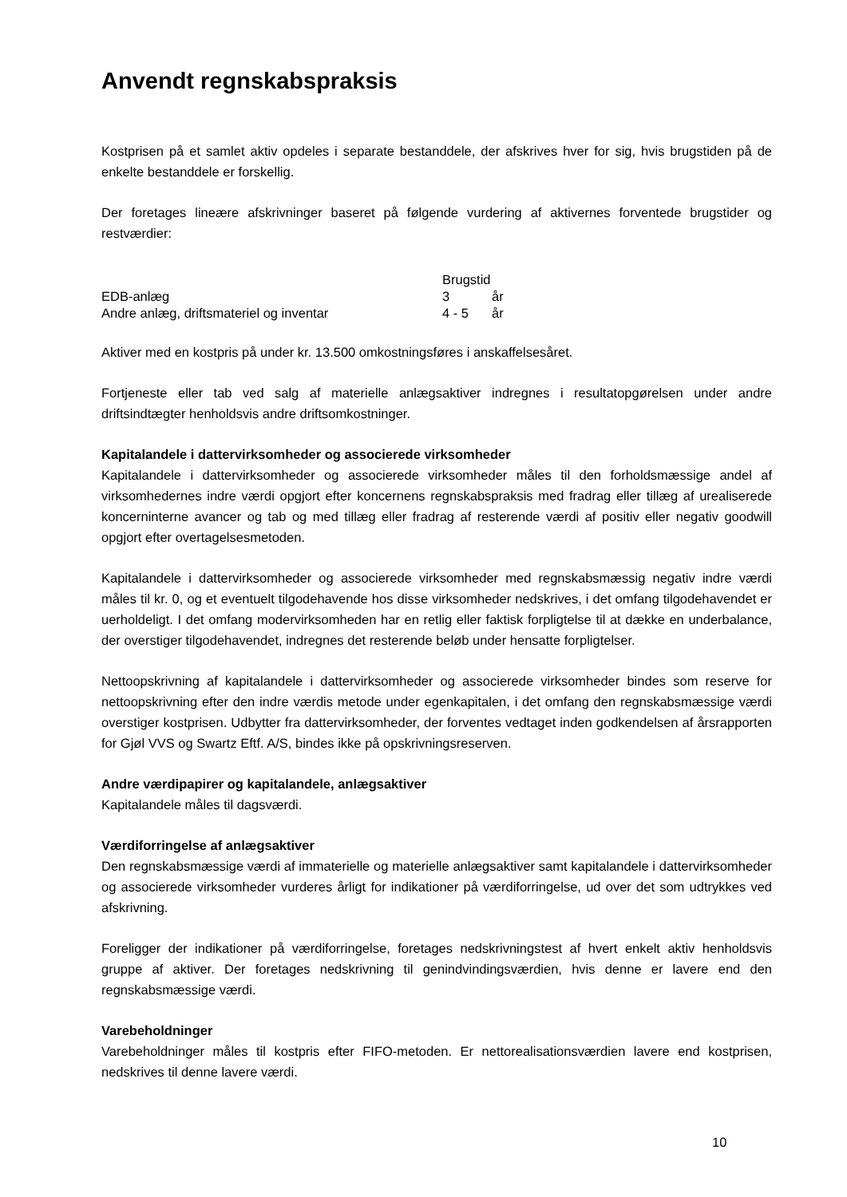Anvendt regnskabspraksis
Kostprisen på et samlet aktiv opdeles i separate bestanddele, der afskrives hver for sig, hvis brugstiden på de enkelte bestanddele er forskellig.
Der foretages lineære afskrivninger baseret på følgende vurdering af aktivernes forventede brugstider og restværdier:
| | Brugstid | |
| EDB-anlæg | 3 | år |
| Andre anlæg, driftsmateriel og inventar | 4 - 5 | år |
Aktiver med en kostpris på under kr. 13.500 omkostningsføres i anskaffelsesåret.
Fortjeneste eller tab ved salg af materielle anlægsaktiver indregnes i resultatopgørelsen under andre driftsindtægter henholdsvis andre driftsomkostninger.
Kapitalandele i dattervirksomheder og associerede virksomheder
Kapitalandele i dattervirksomheder og associerede virksomheder måles til den forholdsmæssige andel af virksomhedernes indre værdi opgjort efter koncernens regnskabspraksis med fradrag eller tillæg af urealiserede koncerninterne avancer og tab og med tillæg eller fradrag af resterende værdi af positiv eller negativ goodwill opgjort efter overtagelsesmetoden.
Kapitalandele i dattervirksomheder og associerede virksomheder med regnskabsmæssig negativ indre værdi måles til kr. 0, og et eventuelt tilgodehavende hos disse virksomheder nedskrives, i det omfang tilgodehavendet er uerholdeligt. I det omfang modervirksomheden har en retlig eller faktisk forpligtelse til at dække en underbalance, der overstiger tilgodehavendet, indregnes det resterende beløb under hensatte forpligtelser.
Nettoopskrivning af kapitalandele i dattervirksomheder og associerede virksomheder bindes som reserve for nettoopskrivning efter den indre værdis metode under egenkapitalen, i det omfang den regnskabsmæssige værdi overstiger kostprisen. Udbytter fra dattervirksomheder, der forventes vedtaget inden godkendelsen af årsrapporten for Gjøl VVS og Swartz Eftf. A/S, bindes ikke på opskrivningsreserven.
Andre værdipapirer og kapitalandele, anlægsaktiver
Kapitalandele måles til dagsværdi.
Værdiforringelse af anlægsaktiver
Den regnskabsmæssige værdi af immaterielle og materielle anlægsaktiver samt kapitalandele i dattervirksomheder og associerede virksomheder vurderes årligt for indikationer på værdiforringelse, ud over det som udtrykkes ved afskrivning.
Foreligger der indikationer på værdiforringelse, foretages nedskrivningstest af hvert enkelt aktiv henholdsvis gruppe af aktiver. Der foretages nedskrivning til genindvindingsværdien, hvis denne er lavere end den regnskabsmæssige værdi.
Varebeholdninger
Varebeholdninger måles til kostpris efter FIFO-metoden. Er nettorealisationsværdien lavere end kostprisen, nedskrives til denne lavere værdi.
10